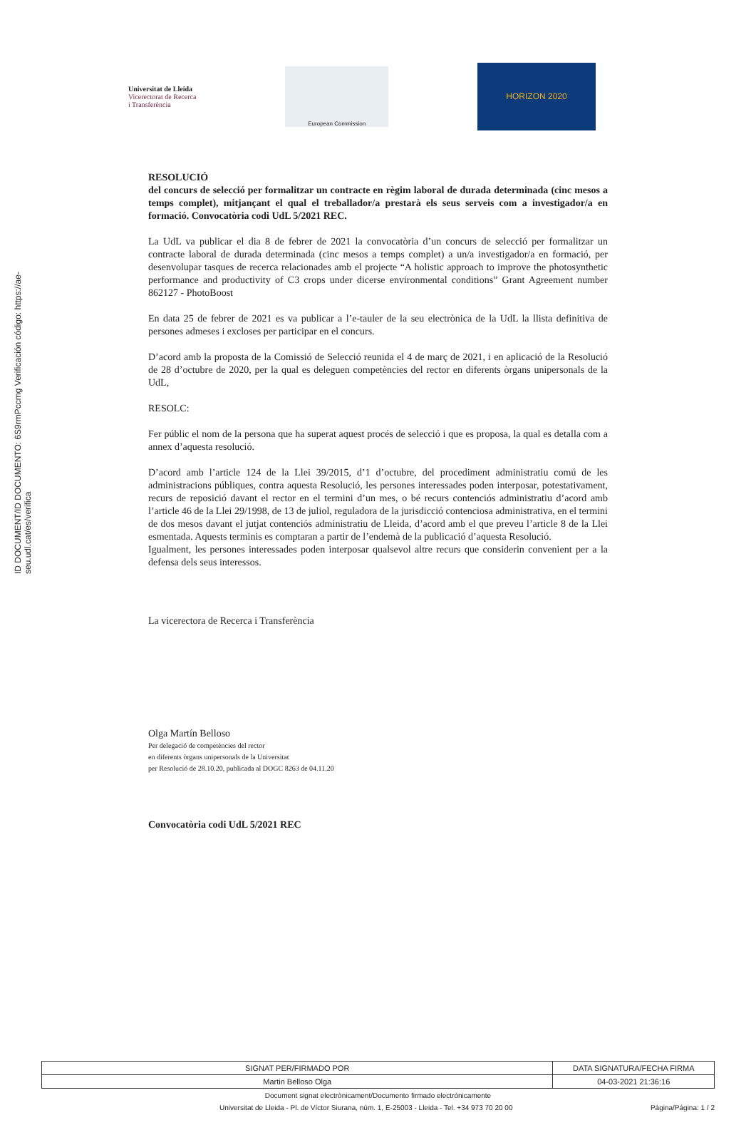ID DOCUMENT/ID DOCUMENTO: 6S9rmPccmg Verificación código: https://ae-seu.udl.cat/es/verifica
Universitat de Lleida
Vicerectorat de Recerca
i Transferència
European Commission
HORIZON 2020
RESOLUCIÓ
del concurs de selecció per formalitzar un contracte en règim laboral de durada determinada (cinc mesos a temps complet), mitjançant el qual el treballador/a prestarà els seus serveis com a investigador/a en formació. Convocatòria codi UdL 5/2021 REC.
La UdL va publicar el dia 8 de febrer de 2021 la convocatòria d’un concurs de selecció per formalitzar un contracte laboral de durada determinada (cinc mesos a temps complet) a un/a investigador/a en formació, per desenvolupar tasques de recerca relacionades amb el projecte “A holistic approach to improve the photosynthetic performance and productivity of C3 crops under dicerse environmental conditions” Grant Agreement number 862127 - PhotoBoost
En data 25 de febrer de 2021 es va publicar a l’e-tauler de la seu electrònica de la UdL la llista definitiva de persones admeses i excloses per participar en el concurs.
D’acord amb la proposta de la Comissió de Selecció reunida el 4 de març de 2021, i en aplicació de la Resolució de 28 d’octubre de 2020, per la qual es deleguen competències del rector en diferents òrgans unipersonals de la UdL,
RESOLC:
Fer públic el nom de la persona que ha superat aquest procés de selecció i que es proposa, la qual es detalla com a annex d’aquesta resolució.
D’acord amb l’article 124 de la Llei 39/2015, d’1 d’octubre, del procediment administratiu comú de les administracions públiques, contra aquesta Resolució, les persones interessades poden interposar, potestativament, recurs de reposició davant el rector en el termini d’un mes, o bé recurs contenciós administratiu d’acord amb l’article 46 de la Llei 29/1998, de 13 de juliol, reguladora de la jurisdicció contenciosa administrativa, en el termini de dos mesos davant el jutjat contenciós administratiu de Lleida, d’acord amb el que preveu l’article 8 de la Llei esmentada. Aquests terminis es comptaran a partir de l’endemà de la publicació d’aquesta Resolució.
Igualment, les persones interessades poden interposar qualsevol altre recurs que considerin convenient per a la defensa dels seus interessos.
La vicerectora de Recerca i Transferència
Olga Martín Belloso
Per delegació de competències del rector
en diferents òrgans unipersonals de la Universitat
per Resolució de 28.10.20, publicada al DOGC 8263 de 04.11.20
Convocatòria codi UdL 5/2021 REC
| SIGNAT PER/FIRMADO POR | DATA SIGNATURA/FECHA FIRMA |
| --- | --- |
| Martin Belloso Olga | 04-03-2021 21:36:16 |
Document signat electrònicament/Documento firmado electrónicamente
Universitat de Lleida - Pl. de Víctor Siurana, núm. 1, E-25003 - Lleida - Tel. +34 973 70 20 00 Pàgina/Página: 1 / 2